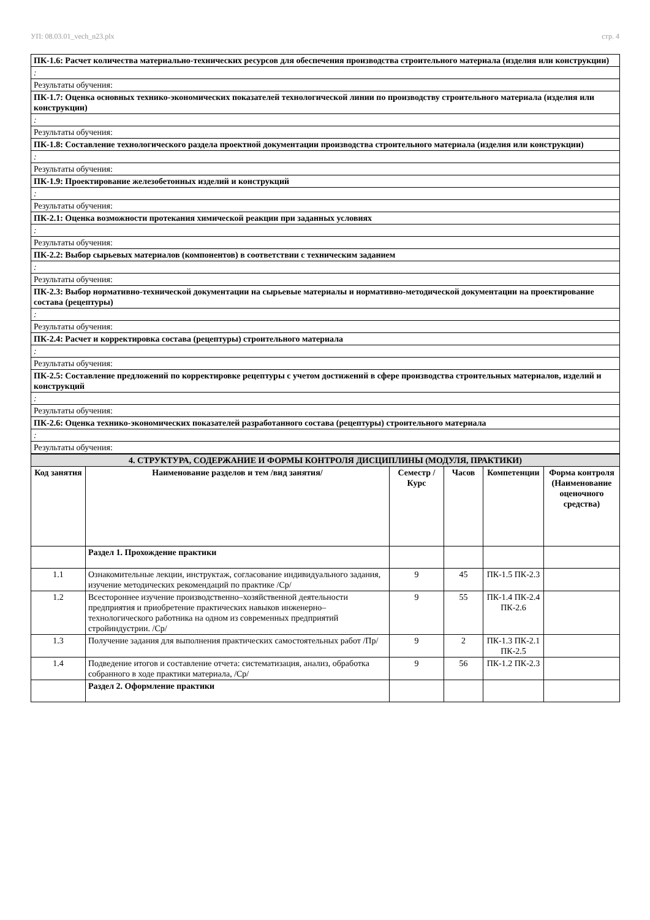УП: 08.03.01_vech_n23.plx стр. 4
| ПК-1.6: Расчет количества материально-технических ресурсов для обеспечения производства строительного материала (изделия или конструкции) |
| : |
| Результаты обучения: |
| ПК-1.7: Оценка основных технико-экономических показателей технологической линии по производству строительного материала (изделия или конструкции) |
| : |
| Результаты обучения: |
| ПК-1.8: Составление технологического раздела проектной документации производства строительного материала (изделия или конструкции) |
| : |
| Результаты обучения: |
| ПК-1.9: Проектирование железобетонных изделий и конструкций |
| : |
| Результаты обучения: |
| ПК-2.1: Оценка возможности протекания химической реакции при заданных условиях |
| : |
| Результаты обучения: |
| ПК-2.2: Выбор сырьевых материалов (компонентов) в соответствии с техническим заданием |
| : |
| Результаты обучения: |
| ПК-2.3: Выбор нормативно-технической документации на сырьевые материалы и нормативно-методической документации на проектирование состава (рецептуры) |
| : |
| Результаты обучения: |
| ПК-2.4: Расчет и корректировка состава (рецептуры) строительного материала |
| : |
| Результаты обучения: |
| ПК-2.5: Составление предложений по корректировке рецептуры с учетом достижений в сфере производства строительных материалов, изделий и конструкций |
| : |
| Результаты обучения: |
| ПК-2.6: Оценка технико-экономических показателей разработанного состава (рецептуры) строительного материала |
| : |
| Результаты обучения: |
| 4. СТРУКТУРА, СОДЕРЖАНИЕ И ФОРМЫ КОНТРОЛЯ ДИСЦИПЛИНЫ (МОДУЛЯ, ПРАКТИКИ) | | | | | |
| Код занятия | Наименование разделов и тем /вид занятия/ | Семестр / Курс | Часов | Компетенции | Форма контроля (Наименование оценочного средства) |
| | Раздел 1. Прохождение практики | | | | |
| 1.1 | Ознакомительные лекции, инструктаж, согласование индивидуального задания, изучение методических рекомендаций по практике /Ср/ | 9 | 45 | ПК-1.5 ПК-2.3 | |
| 1.2 | Всестороннее изучение производственно–хозяйственной деятельности предприятия и приобретение практических навыков инженерно–технологического работника на одном из современных предприятий стройиндустрии. /Ср/ | 9 | 55 | ПК-1.4 ПК-2.4 ПК-2.6 | |
| 1.3 | Получение задания для выполнения практических самостоятельных работ /Пр/ | 9 | 2 | ПК-1.3 ПК-2.1 ПК-2.5 | |
| 1.4 | Подведение итогов и составление отчета: систематизация, анализ, обработка собранного в ходе практики материала, /Ср/ | 9 | 56 | ПК-1.2 ПК-2.3 | |
| | Раздел 2. Оформление практики | | | | |